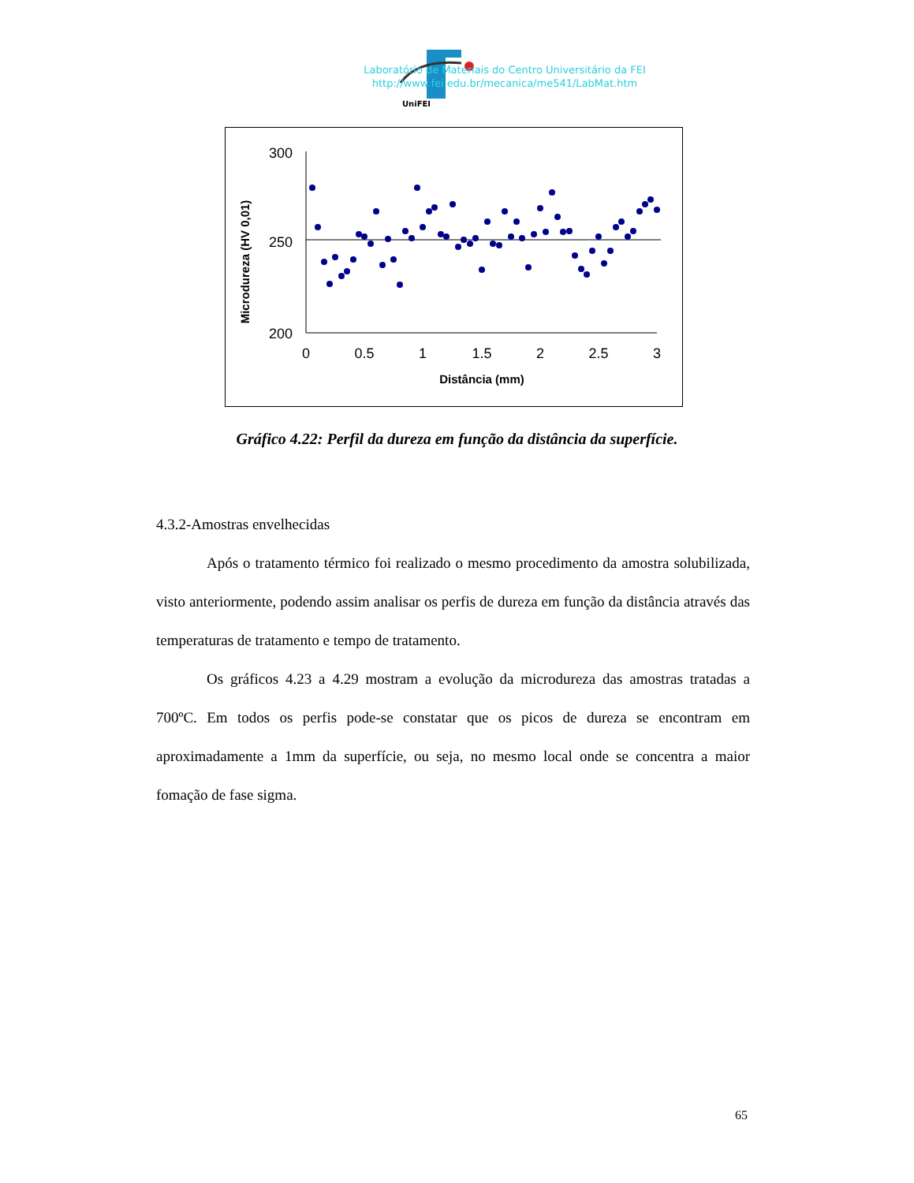UniFEI
Laboratório de Materiais do Centro Universitário da FEI
http://www.fei.edu.br/mecanica/me541/LabMat.htm
Microdureza (HV 0,01)
300
250
200
0
0.5
1
1.5
2
2.5
3
Distância (mm)
Gráfico 4.22: Perfil da dureza em função da distância da superfície.
4.3.2-Amostras envelhecidas
Após o tratamento térmico foi realizado o mesmo procedimento da amostra solubilizada, visto anteriormente, podendo assim analisar os perfis de dureza em função da distância através das temperaturas de tratamento e tempo de tratamento.
Os gráficos 4.23 a 4.29 mostram a evolução da microdureza das amostras tratadas a 700ºC. Em todos os perfis pode-se constatar que os picos de dureza se encontram em aproximadamente a 1mm da superfície, ou seja, no mesmo local onde se concentra a maior fomação de fase sigma.
65